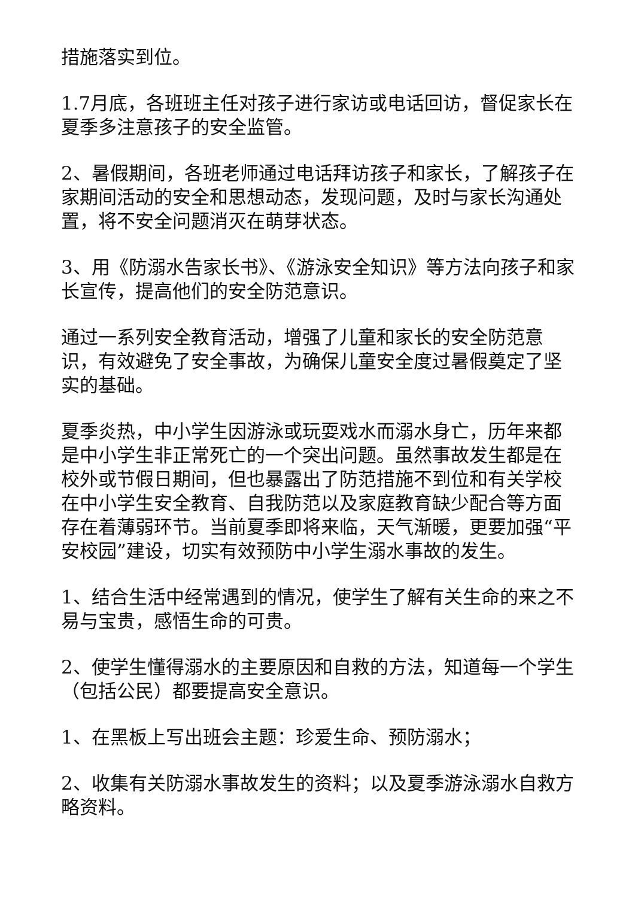措施落实到位。
1.7月底，各班班主任对孩子进行家访或电话回访，督促家长在夏季多注意孩子的安全监管。
2、暑假期间，各班老师通过电话拜访孩子和家长，了解孩子在家期间活动的安全和思想动态，发现问题，及时与家长沟通处置，将不安全问题消灭在萌芽状态。
3、用《防溺水告家长书》、《游泳安全知识》等方法向孩子和家长宣传，提高他们的安全防范意识。
通过一系列安全教育活动，增强了儿童和家长的安全防范意识，有效避免了安全事故，为确保儿童安全度过暑假奠定了坚实的基础。
夏季炎热，中小学生因游泳或玩耍戏水而溺水身亡，历年来都是中小学生非正常死亡的一个突出问题。虽然事故发生都是在校外或节假日期间，但也暴露出了防范措施不到位和有关学校在中小学生安全教育、自我防范以及家庭教育缺少配合等方面存在着薄弱环节。当前夏季即将来临，天气渐暖，更要加强“平安校园”建设，切实有效预防中小学生溺水事故的发生。
1、结合生活中经常遇到的情况，使学生了解有关生命的来之不易与宝贵，感悟生命的可贵。
2、使学生懂得溺水的主要原因和自救的方法，知道每一个学生（包括公民）都要提高安全意识。
1、在黑板上写出班会主题：珍爱生命、预防溺水；
2、收集有关防溺水事故发生的资料；以及夏季游泳溺水自救方略资料。